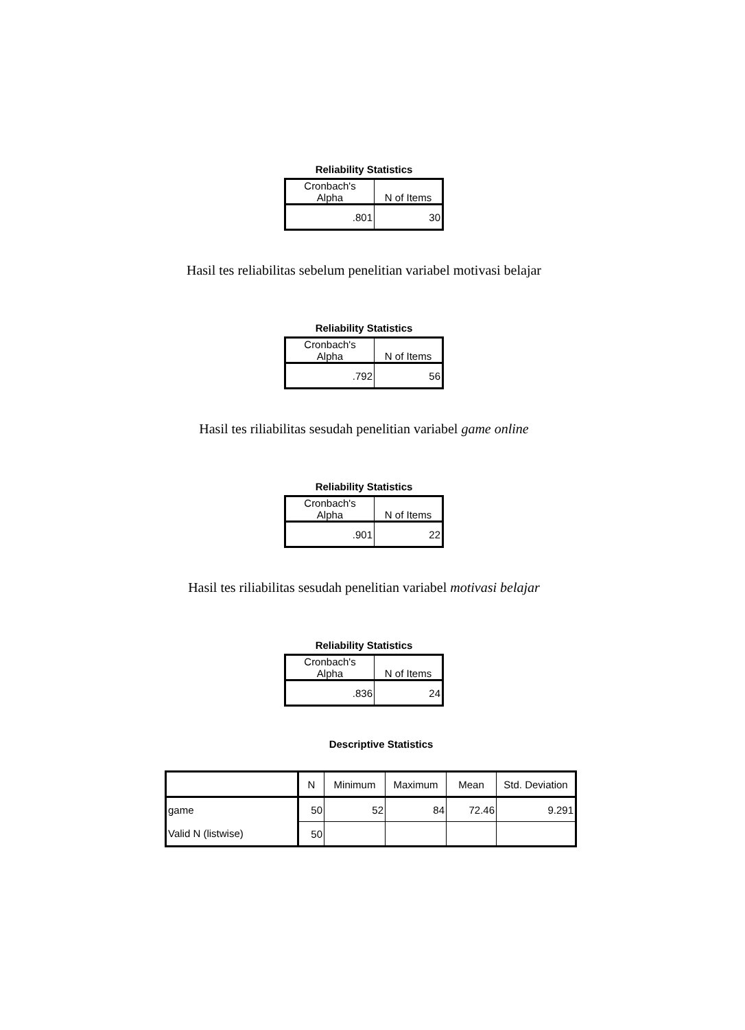Reliability Statistics
| Cronbach's Alpha | N of Items |
| .801 | 30 |
Hasil tes reliabilitas sebelum penelitian variabel motivasi belajar
Reliability Statistics
| Cronbach's Alpha | N of Items |
| .792 | 56 |
Hasil tes riliabilitas sesudah penelitian variabel game online
Reliability Statistics
| Cronbach's Alpha | N of Items |
| .901 | 22 |
Hasil tes riliabilitas sesudah penelitian variabel motivasi belajar
Reliability Statistics
| Cronbach's Alpha | N of Items |
| .836 | 24 |
Descriptive Statistics
| | N | Minimum | Maximum | Mean | Std. Deviation |
| --- | --- | --- | --- | --- | --- |
| game | 50 | 52 | 84 | 72.46 | 9.291 |
| Valid N (listwise) | 50 | | | | |